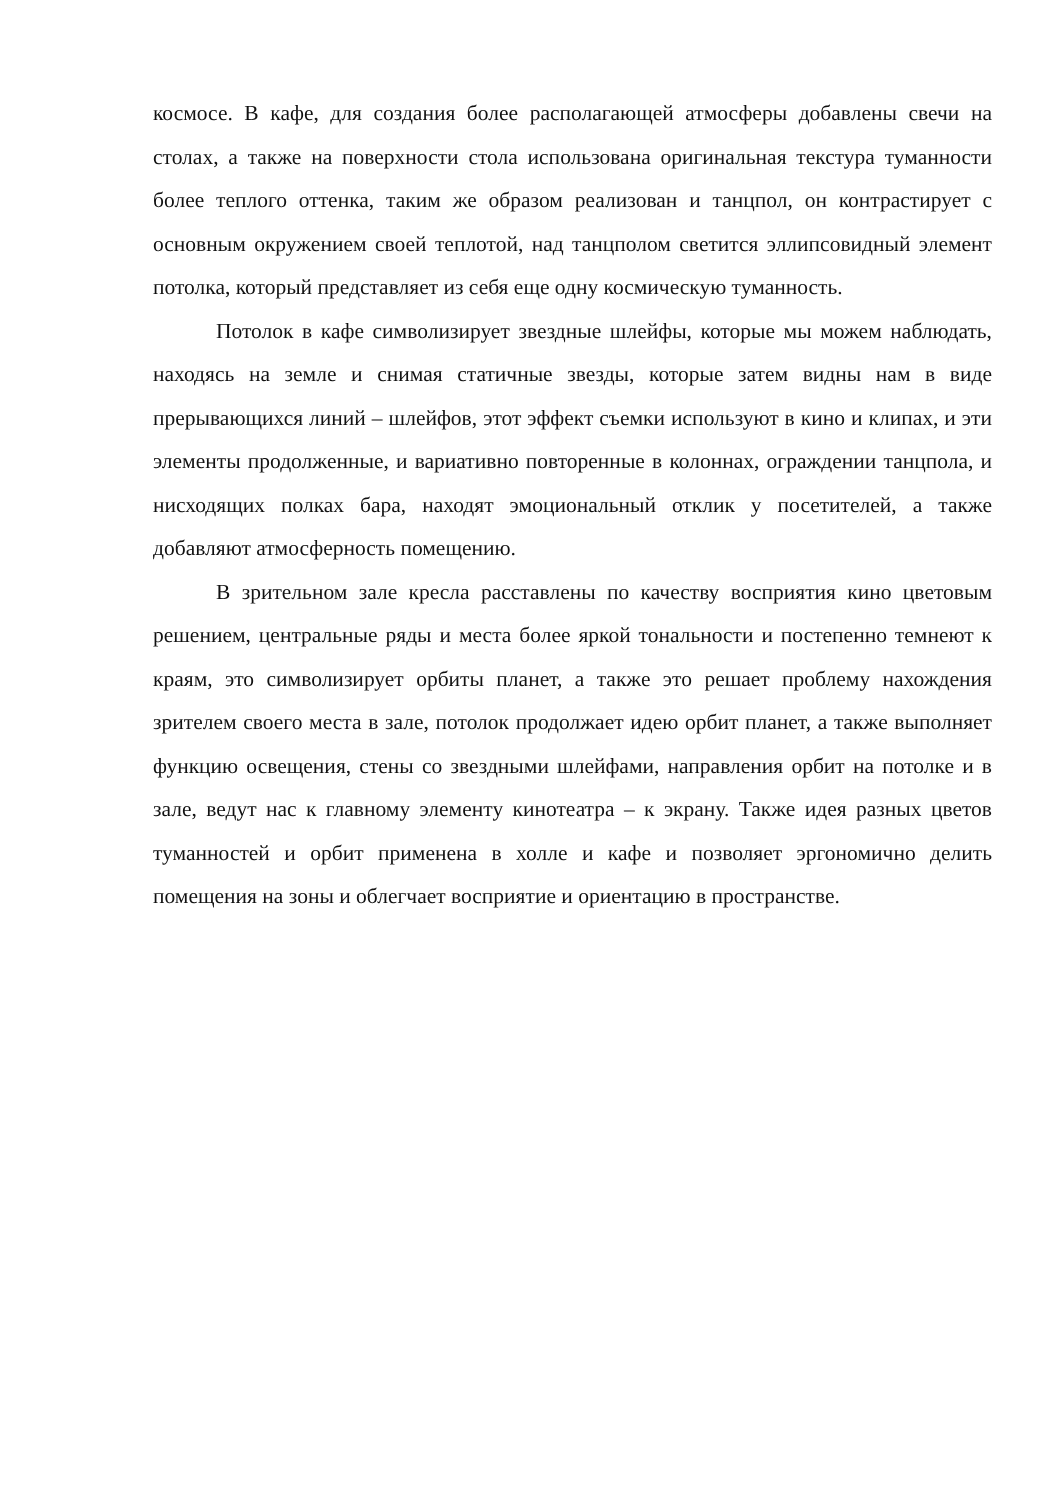космосе. В кафе, для создания более располагающей атмосферы добавлены свечи на столах, а также на поверхности стола использована оригинальная текстура туманности более теплого оттенка, таким же образом реализован и танцпол, он контрастирует с основным окружением своей теплотой, над танцполом светится эллипсовидный элемент потолка, который представляет из себя еще одну космическую туманность.
Потолок в кафе символизирует звездные шлейфы, которые мы можем наблюдать, находясь на земле и снимая статичные звезды, которые затем видны нам в виде прерывающихся линий – шлейфов, этот эффект съемки используют в кино и клипах, и эти элементы продолженные, и вариативно повторенные в колоннах, ограждении танцпола, и нисходящих полках бара, находят эмоциональный отклик у посетителей, а также добавляют атмосферность помещению.
В зрительном зале кресла расставлены по качеству восприятия кино цветовым решением, центральные ряды и места более яркой тональности и постепенно темнеют к краям, это символизирует орбиты планет, а также это решает проблему нахождения зрителем своего места в зале, потолок продолжает идею орбит планет, а также выполняет функцию освещения, стены со звездными шлейфами, направления орбит на потолке и в зале, ведут нас к главному элементу кинотеатра – к экрану. Также идея разных цветов туманностей и орбит применена в холле и кафе и позволяет эргономично делить помещения на зоны и облегчает восприятие и ориентацию в пространстве.